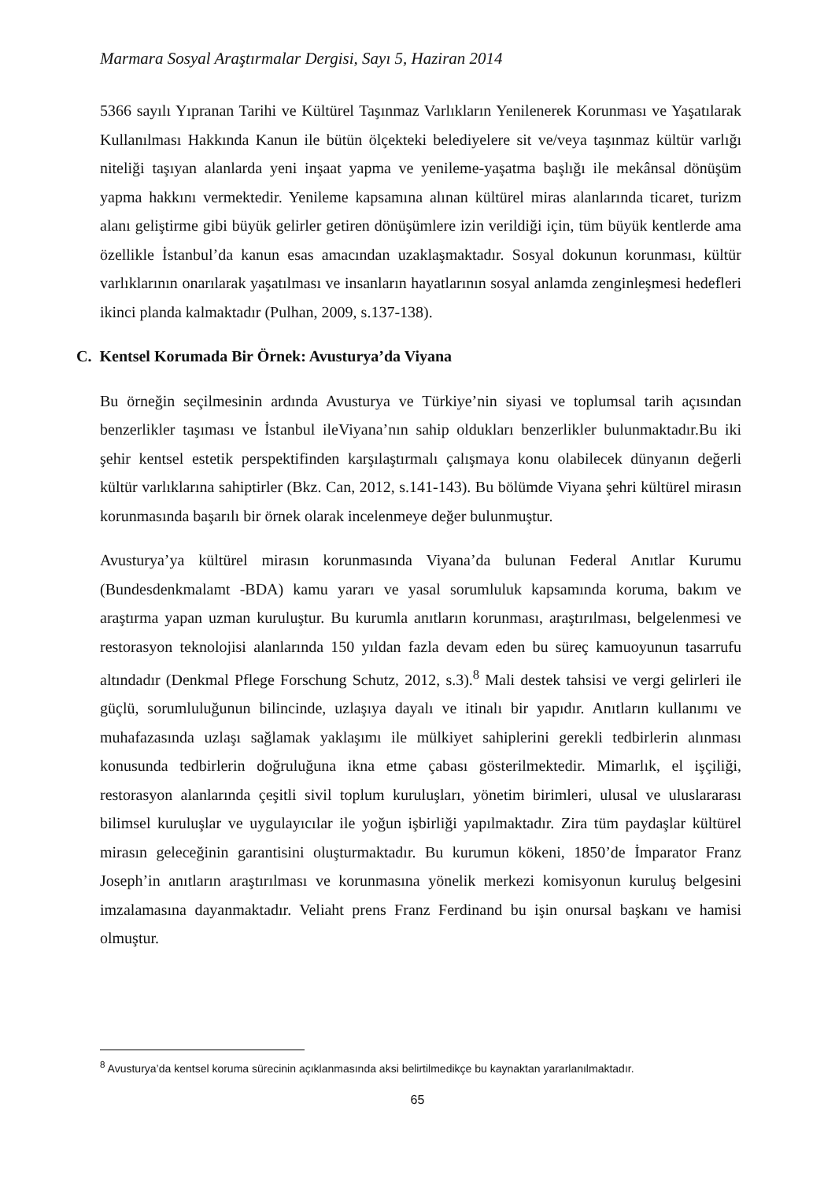Marmara Sosyal Araştırmalar Dergisi, Sayı 5, Haziran 2014
5366 sayılı Yıpranan Tarihi ve Kültürel Taşınmaz Varlıkların Yenilenerek Korunması ve Yaşatılarak Kullanılması Hakkında Kanun ile bütün ölçekteki belediyelere sit ve/veya taşınmaz kültür varlığı niteliği taşıyan alanlarda yeni inşaat yapma ve yenileme-yaşatma başlığı ile mekânsal dönüşüm yapma hakkını vermektedir. Yenileme kapsamına alınan kültürel miras alanlarında ticaret, turizm alanı geliştirme gibi büyük gelirler getiren dönüşümlere izin verildiği için, tüm büyük kentlerde ama özellikle İstanbul’da kanun esas amacından uzaklaşmaktadır. Sosyal dokunun korunması, kültür varlıklarının onarılarak yaşatılması ve insanların hayatlarının sosyal anlamda zenginleşmesi hedefleri ikinci planda kalmaktadır (Pulhan, 2009, s.137-138).
C. Kentsel Korumada Bir Örnek: Avusturya’da Viyana
Bu örneğin seçilmesinin ardında Avusturya ve Türkiye’nin siyasi ve toplumsal tarih açısından benzerlikler taşıması ve İstanbul ileViyana’nın sahip oldukları benzerlikler bulunmaktadır.Bu iki şehir kentsel estetik perspektifinden karşılaştırmalı çalışmaya konu olabilecek dünyanın değerli kültür varlıklarına sahiptirler (Bkz. Can, 2012, s.141-143). Bu bölümde Viyana şehri kültürel mirasın korunmasında başarılı bir örnek olarak incelenmeye değer bulunmuştur.
Avusturya’ya kültürel mirasın korunmasında Viyana’da bulunan Federal Anıtlar Kurumu (Bundesdenkmalamt -BDA) kamu yararı ve yasal sorumluluk kapsamında koruma, bakım ve araştırma yapan uzman kuruluştur. Bu kurumla anıtların korunması, araştırılması, belgelenmesi ve restorasyon teknolojisi alanlarında 150 yıldan fazla devam eden bu süreç kamuoyunun tasarrufu altındadır (Denkmal Pflege Forschung Schutz, 2012, s.3).<sup>8</sup> Mali destek tahsisi ve vergi gelirleri ile güçlü, sorumluluğunun bilincinde, uzlaşıya dayalı ve itinalı bir yapıdır. Anıtların kullanımı ve muhafazasında uzlaşı sağlamak yaklaşımı ile mülkiyet sahiplerini gerekli tedbirlerin alınması konusunda tedbirlerin doğruluğuna ikna etme çabası gösterilmektedir. Mimarlık, el işçiliği, restorasyon alanlarında çeşitli sivil toplum kuruluşları, yönetim birimleri, ulusal ve uluslararası bilimsel kuruluşlar ve uygulayıcılar ile yoğun işbirliği yapılmaktadır. Zira tüm paydaşlar kültürel mirasın geleceğinin garantisini oluşturmaktadır. Bu kurumun kökeni, 1850’de İmparator Franz Joseph’in anıtların araştırılması ve korunmasına yönelik merkezi komisyonun kuruluş belgesini imzalamasına dayanmaktadır. Veliaht prens Franz Ferdinand bu işin onursal başkanı ve hamisi olmuştur.
<sup>8</sup> Avusturya’da kentsel koruma sürecinin açıklanmasında aksi belirtilmedikçe bu kaynaktan yararlanılmaktadır.
65